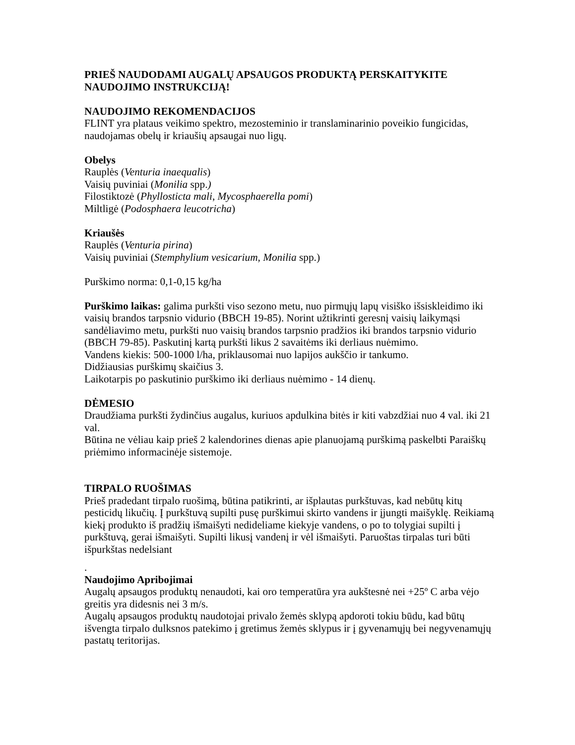PRIEŠ NAUDODAMI AUGALŲ APSAUGOS PRODUKTĄ PERSKAITYKITE NAUDOJIMO INSTRUKCIJĄ!
NAUDOJIMO REKOMENDACIJOS
FLINT yra plataus veikimo spektro, mezosteminio ir translaminarinio poveikio fungicidas, naudojamas obelų ir kriaušių apsaugai nuo ligų.
Obelys
Rauplės (Venturia inaequalis)
Vaisių puviniai (Monilia spp.)
Filostiktozė (Phyllosticta mali, Mycosphaerella pomi)
Miltligė (Podosphaera leucotricha)
Kriaušės
Rauplės (Venturia pirina)
Vaisių puviniai (Stemphylium vesicarium, Monilia spp.)
Purškimo norma: 0,1-0,15 kg/ha
Purškimo laikas: galima purkšti viso sezono metu, nuo pirmųjų lapų visiško išsiskleidimo iki vaisių brandos tarpsnio vidurio (BBCH 19-85). Norint užtikrinti geresnį vaisių laikymąsi sandėliavimo metu, purkšti nuo vaisių brandos tarpsnio pradžios iki brandos tarpsnio vidurio (BBCH 79-85). Paskutinį kartą purkšti likus 2 savaitėms iki derliaus nuėmimo.
Vandens kiekis: 500-1000 l/ha, priklausomai nuo lapijos aukščio ir tankumo.
Didžiausias purškimų skaičius 3.
Laikotarpis po paskutinio purškimo iki derliaus nuėmimo - 14 dienų.
DĖMESIO
Draudžiama purkšti žydinčius augalus, kuriuos apdulkina bitės ir kiti vabzdžiai nuo 4 val. iki 21 val.
Būtina ne vėliau kaip prieš 2 kalendorines dienas apie planuojamą purškimą paskelbti Paraiškų priėmimo informacinėje sistemoje.
TIRPALO RUOŠIMAS
Prieš pradedant tirpalo ruošimą, būtina patikrinti, ar išplautas purkštuvas, kad nebūtų kitų pesticidų likučių. Į purkštuvą supilti pusę purškimui skirto vandens ir įjungti maišyklę. Reikiamą kiekį produkto iš pradžių išmaišyti nedideliame kiekyje vandens, o po to tolygiai supilti į purkštuvą, gerai išmaišyti. Supilti likusį vandenį ir vėl išmaišyti. Paruoštas tirpalas turi būti išpurkštas nedelsiant
.
Naudojimo Apribojimai
Augalų apsaugos produktų nenaudoti, kai oro temperatūra yra aukštesnė nei +25º C arba vėjo greitis yra didesnis nei 3 m/s.
Augalų apsaugos produktų naudotojai privalo žemės sklypą apdoroti tokiu būdu, kad būtų išvengta tirpalo dulksnos patekimo į gretimus žemės sklypus ir į gyvenamųjų bei negyvenamųjų pastatų teritorijas.